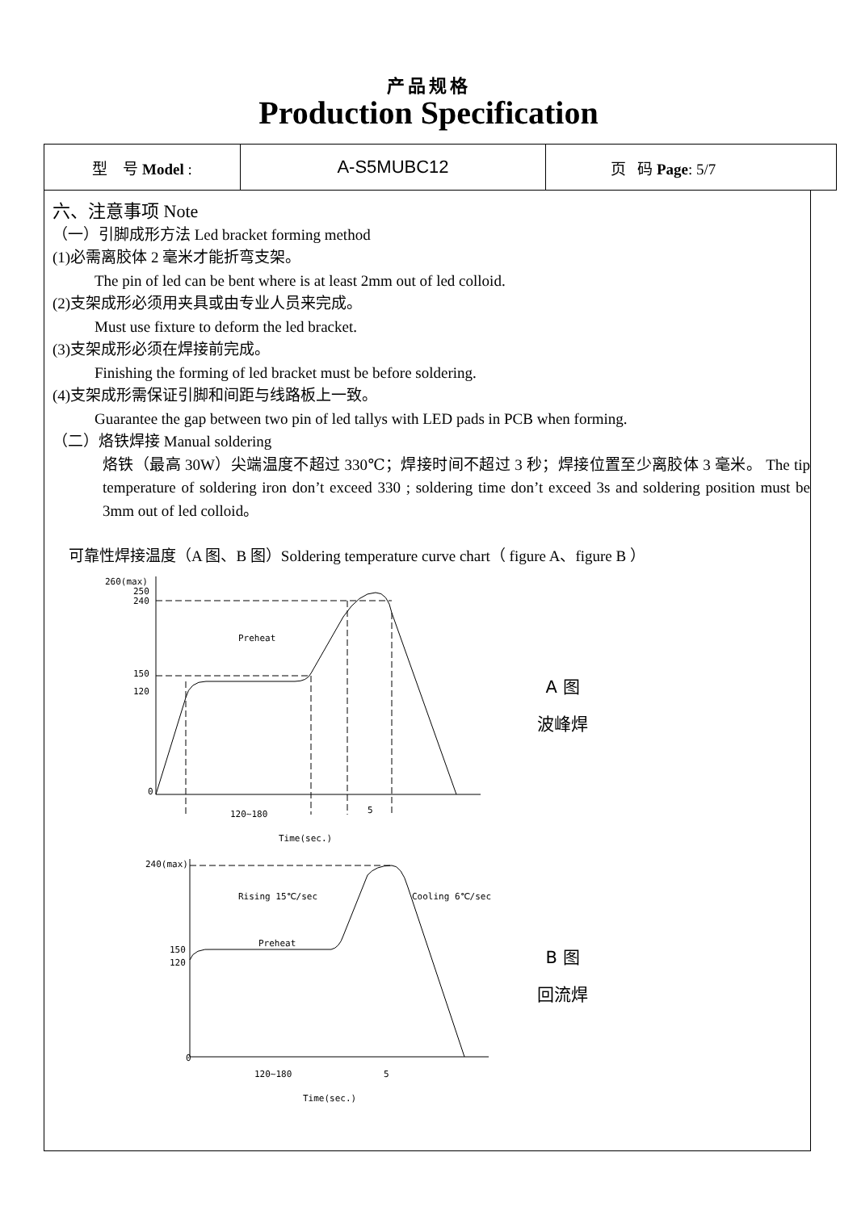产品规格
Production Specification
| 型 号 Model : | A-S5MUBC12 | 页 码 Page : 5/7 |
六、注意事项 Note
（一）引脚成形方法 Led bracket forming method
(1)必需离胶体 2 毫米才能折弯支架。
The pin of led can be bent where is at least 2mm out of led colloid.
(2)支架成形必须用夹具或由专业人员来完成。
Must use fixture to deform the led bracket.
(3)支架成形必须在焊接前完成。
Finishing the forming of led bracket must be before soldering.
(4)支架成形需保证引脚和间距与线路板上一致。
Guarantee the gap between two pin of led tallys with LED pads in PCB when forming.
（二）烙铁焊接 Manual soldering
烙铁（最高 30W）尖端温度不超过 330℃；焊接时间不超过 3 秒；焊接位置至少离胶体 3 毫米。 The tip temperature of soldering iron don’t exceed 330 ; soldering time don’t exceed 3s and soldering position must be 3mm out of led colloid。
可靠性焊接温度（A 图、B 图）Soldering temperature curve chart（ figure A、figure B ）
260(max)
250
240
Preheat
150
120
0
120~180
5
Time(sec.)
A 图
波峰焊
240(max)
Rising 15℃/sec
Cooling 6℃/sec
Preheat
150
120
0
120~180
5
Time(sec.)
B 图
回流焊